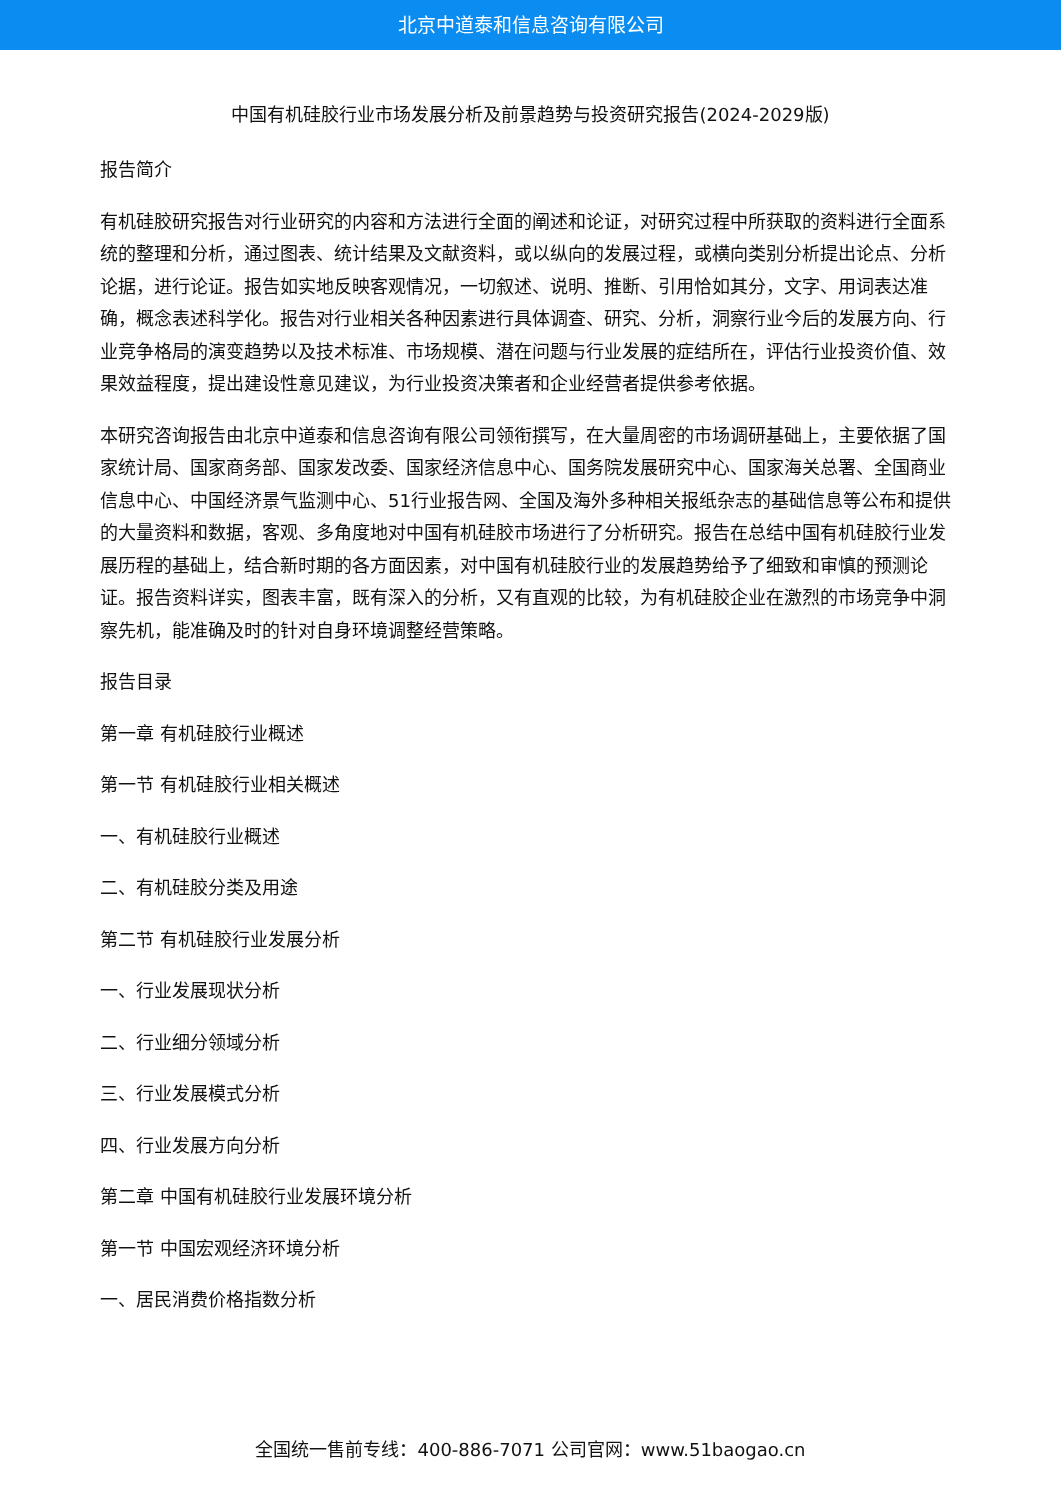北京中道泰和信息咨询有限公司
中国有机硅胶行业市场发展分析及前景趋势与投资研究报告(2024-2029版)
报告简介
有机硅胶研究报告对行业研究的内容和方法进行全面的阐述和论证，对研究过程中所获取的资料进行全面系统的整理和分析，通过图表、统计结果及文献资料，或以纵向的发展过程，或横向类别分析提出论点、分析论据，进行论证。报告如实地反映客观情况，一切叙述、说明、推断、引用恰如其分，文字、用词表达准确，概念表述科学化。报告对行业相关各种因素进行具体调查、研究、分析，洞察行业今后的发展方向、行业竞争格局的演变趋势以及技术标准、市场规模、潜在问题与行业发展的症结所在，评估行业投资价值、效果效益程度，提出建设性意见建议，为行业投资决策者和企业经营者提供参考依据。
本研究咨询报告由北京中道泰和信息咨询有限公司领衔撰写，在大量周密的市场调研基础上，主要依据了国家统计局、国家商务部、国家发改委、国家经济信息中心、国务院发展研究中心、国家海关总署、全国商业信息中心、中国经济景气监测中心、51行业报告网、全国及海外多种相关报纸杂志的基础信息等公布和提供的大量资料和数据，客观、多角度地对中国有机硅胶市场进行了分析研究。报告在总结中国有机硅胶行业发展历程的基础上，结合新时期的各方面因素，对中国有机硅胶行业的发展趋势给予了细致和审慎的预测论证。报告资料详实，图表丰富，既有深入的分析，又有直观的比较，为有机硅胶企业在激烈的市场竞争中洞察先机，能准确及时的针对自身环境调整经营策略。
报告目录
第一章 有机硅胶行业概述
第一节 有机硅胶行业相关概述
一、有机硅胶行业概述
二、有机硅胶分类及用途
第二节 有机硅胶行业发展分析
一、行业发展现状分析
二、行业细分领域分析
三、行业发展模式分析
四、行业发展方向分析
第二章 中国有机硅胶行业发展环境分析
第一节 中国宏观经济环境分析
一、居民消费价格指数分析
全国统一售前专线：400-886-7071 公司官网：www.51baogao.cn